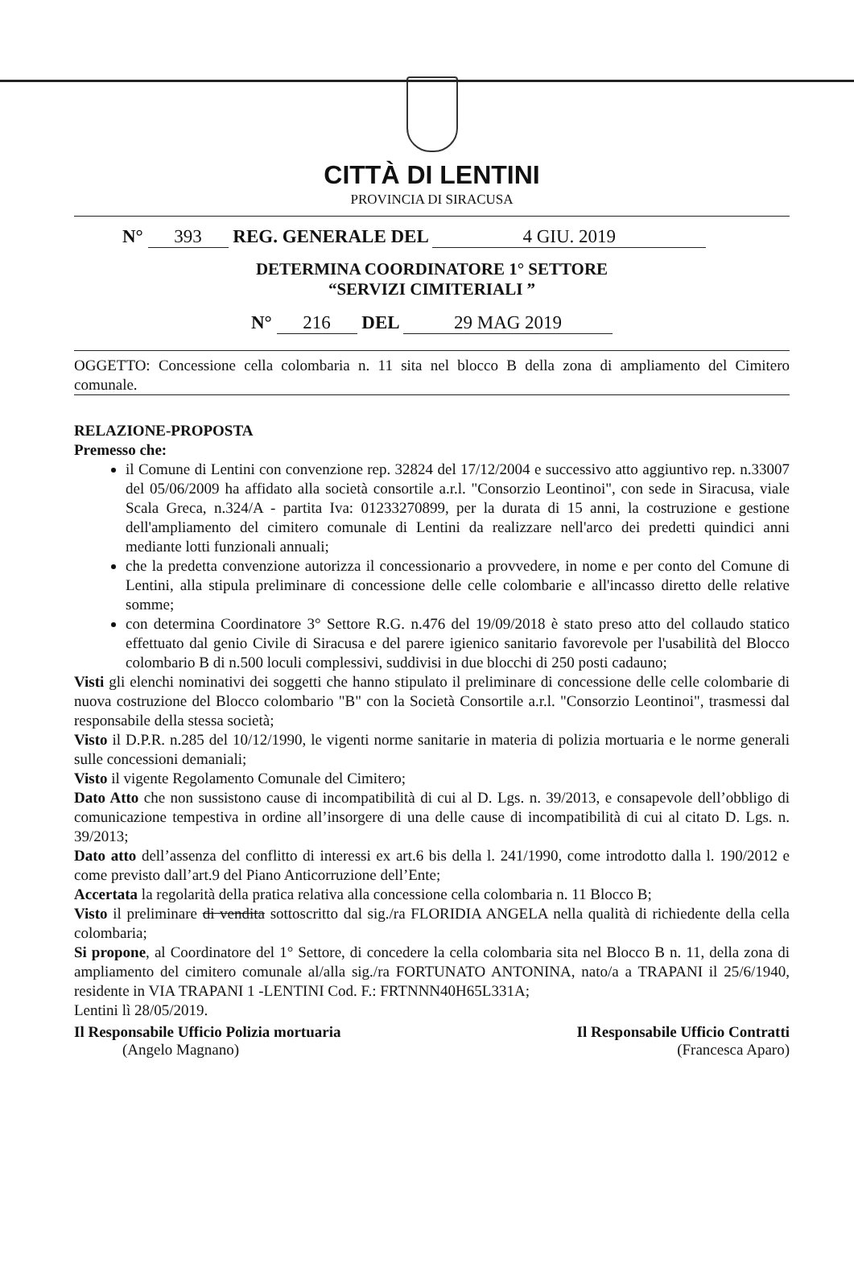CITTÀ DI LENTINI
PROVINCIA DI SIRACUSA
N° 393 REG. GENERALE DEL 4 GIU. 2019
DETERMINA COORDINATORE 1° SETTORE
“SERVIZI CIMITERIALI ”
N° 216 DEL 29 MAG 2019
OGGETTO: Concessione cella colombaria n. 11 sita nel blocco B della zona di ampliamento del Cimitero comunale.
RELAZIONE-PROPOSTA
Premesso che:
il Comune di Lentini con convenzione rep. 32824 del 17/12/2004 e successivo atto aggiuntivo rep. n.33007 del 05/06/2009 ha affidato alla società consortile a.r.l. "Consorzio Leontinoi", con sede in Siracusa, viale Scala Greca, n.324/A - partita Iva: 01233270899, per la durata di 15 anni, la costruzione e gestione dell'ampliamento del cimitero comunale di Lentini da realizzare nell'arco dei predetti quindici anni mediante lotti funzionali annuali;
che la predetta convenzione autorizza il concessionario a provvedere, in nome e per conto del Comune di Lentini, alla stipula preliminare di concessione delle celle colombarie e all'incasso diretto delle relative somme;
con determina Coordinatore 3° Settore R.G. n.476 del 19/09/2018 è stato preso atto del collaudo statico effettuato dal genio Civile di Siracusa e del parere igienico sanitario favorevole per l'usabilità del Blocco colombario B di n.500 loculi complessivi, suddivisi in due blocchi di 250 posti cadauno;
Visti gli elenchi nominativi dei soggetti che hanno stipulato il preliminare di concessione delle celle colombarie di nuova costruzione del Blocco colombario "B" con la Società Consortile a.r.l. "Consorzio Leontinoi", trasmessi dal responsabile della stessa società;
Visto il D.P.R. n.285 del 10/12/1990, le vigenti norme sanitarie in materia di polizia mortuaria e le norme generali sulle concessioni demaniali;
Visto il vigente Regolamento Comunale del Cimitero;
Dato Atto che non sussistono cause di incompatibilità di cui al D. Lgs. n. 39/2013, e consapevole dell’obbligo di comunicazione tempestiva in ordine all’insorgere di una delle cause di incompatibilità di cui al citato D. Lgs. n. 39/2013;
Dato atto dell’assenza del conflitto di interessi ex art.6 bis della l. 241/1990, come introdotto dalla l. 190/2012 e come previsto dall’art.9 del Piano Anticorruzione dell’Ente;
Accertata la regolarità della pratica relativa alla concessione cella colombaria n. 11 Blocco B;
Visto il preliminare di vendita sottoscritto dal sig./ra FLORIDIA ANGELA nella qualità di richiedente della cella colombaria;
Si propone, al Coordinatore del 1° Settore, di concedere la cella colombaria sita nel Blocco B n. 11, della zona di ampliamento del cimitero comunale al/alla sig./ra FORTUNATO ANTONINA, nato/a a TRAPANI il 25/6/1940, residente in VIA TRAPANI 1 -LENTINI Cod. F.: FRTNNN40H65L331A;
Lentini lì 28/05/2019.
Il Responsabile Ufficio Polizia mortuaria
(Angelo Magnano)
Il Responsabile Ufficio Contratti
(Francesca Aparo)